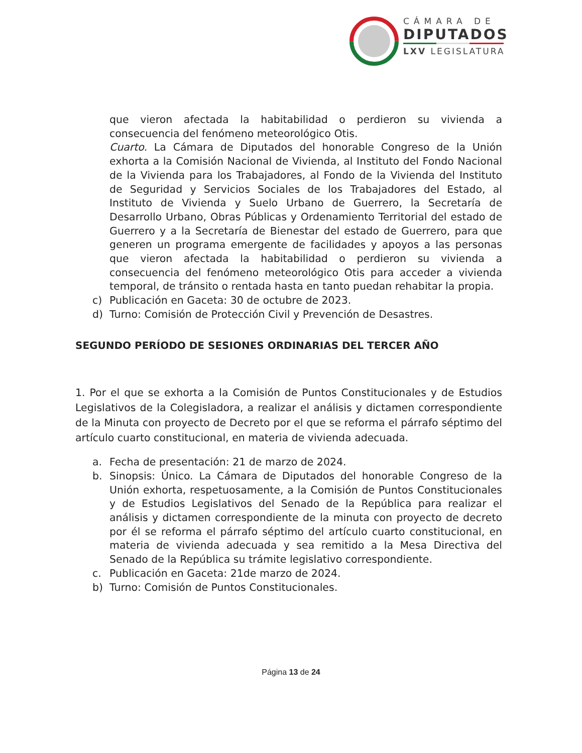CÁMARA DE
DIPUTADOS
LXV LEGISLATURA
que vieron afectada la habitabilidad o perdieron su vivienda a consecuencia del fenómeno meteorológico Otis.
Cuarto. La Cámara de Diputados del honorable Congreso de la Unión exhorta a la Comisión Nacional de Vivienda, al Instituto del Fondo Nacional de la Vivienda para los Trabajadores, al Fondo de la Vivienda del Instituto de Seguridad y Servicios Sociales de los Trabajadores del Estado, al Instituto de Vivienda y Suelo Urbano de Guerrero, la Secretaría de Desarrollo Urbano, Obras Públicas y Ordenamiento Territorial del estado de Guerrero y a la Secretaría de Bienestar del estado de Guerrero, para que generen un programa emergente de facilidades y apoyos a las personas que vieron afectada la habitabilidad o perdieron su vivienda a consecuencia del fenómeno meteorológico Otis para acceder a vivienda temporal, de tránsito o rentada hasta en tanto puedan rehabitar la propia.
c) Publicación en Gaceta: 30 de octubre de 2023.
d) Turno: Comisión de Protección Civil y Prevención de Desastres.
SEGUNDO PERÍODO DE SESIONES ORDINARIAS DEL TERCER AÑO
1. Por el que se exhorta a la Comisión de Puntos Constitucionales y de Estudios Legislativos de la Colegisladora, a realizar el análisis y dictamen correspondiente de la Minuta con proyecto de Decreto por el que se reforma el párrafo séptimo del artículo cuarto constitucional, en materia de vivienda adecuada.
a. Fecha de presentación: 21 de marzo de 2024.
b. Sinopsis: Único. La Cámara de Diputados del honorable Congreso de la Unión exhorta, respetuosamente, a la Comisión de Puntos Constitucionales y de Estudios Legislativos del Senado de la República para realizar el análisis y dictamen correspondiente de la minuta con proyecto de decreto por él se reforma el párrafo séptimo del artículo cuarto constitucional, en materia de vivienda adecuada y sea remitido a la Mesa Directiva del Senado de la República su trámite legislativo correspondiente.
c. Publicación en Gaceta: 21de marzo de 2024.
b) Turno: Comisión de Puntos Constitucionales.
Página 13 de 24